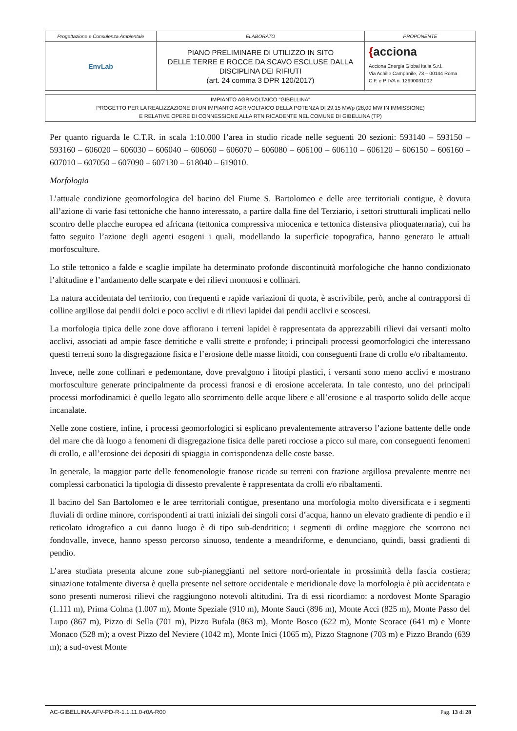| Progettazione e Consulenza Ambientale | ELABORATO | PROPONENTE |
| EnvLab | PIANO PRELIMINARE DI UTILIZZO IN SITO DELLE TERRE E ROCCE DA SCAVO ESCLUSE DALLA DISCIPLINA DEI RIFIUTI (art. 24 comma 3 DPR 120/2017) | { acciona Acciona Energia Global Italia S.r.l. Via Achille Campanile, 73 – 00144 Roma C.F. e P. IVA n. 12990031002 |
IMPIANTO AGRIVOLTAICO "GIBELLINA"
PROGETTO PER LA REALIZZAZIONE DI UN IMPIANTO AGRIVOLTAICO DELLA POTENZA DI 29,15 MWp (28,00 MW IN IMMISSIONE)
E RELATIVE OPERE DI CONNESSIONE ALLA RTN RICADENTE NEL COMUNE DI GIBELLINA (TP)
Per quanto riguarda le C.T.R. in scala 1:10.000 l’area in studio ricade nelle seguenti 20 sezioni: 593140 – 593150 – 593160 – 606020 – 606030 – 606040 – 606060 – 606070 – 606080 – 606100 – 606110 – 606120 – 606150 – 606160 – 607010 – 607050 – 607090 – 607130 – 618040 – 619010.
Morfologia
L’attuale condizione geomorfologica del bacino del Fiume S. Bartolomeo e delle aree territoriali contigue, è dovuta all’azione di varie fasi tettoniche che hanno interessato, a partire dalla fine del Terziario, i settori strutturali implicati nello scontro delle placche europea ed africana (tettonica compressiva miocenica e tettonica distensiva plioquaternaria), cui ha fatto seguito l’azione degli agenti esogeni i quali, modellando la superficie topografica, hanno generato le attuali morfosculture.
Lo stile tettonico a falde e scaglie impilate ha determinato profonde discontinuità morfologiche che hanno condizionato l’altitudine e l’andamento delle scarpate e dei rilievi montuosi e collinari.
La natura accidentata del territorio, con frequenti e rapide variazioni di quota, è ascrivibile, però, anche al contrapporsi di colline argillose dai pendii dolci e poco acclivi e di rilievi lapidei dai pendii acclivi e scoscesi.
La morfologia tipica delle zone dove affiorano i terreni lapidei è rappresentata da apprezzabili rilievi dai versanti molto acclivi, associati ad ampie fasce detritiche e valli strette e profonde; i principali processi geomorfologici che interessano questi terreni sono la disgregazione fisica e l’erosione delle masse litoidi, con conseguenti frane di crollo e/o ribaltamento.
Invece, nelle zone collinari e pedemontane, dove prevalgono i litotipi plastici, i versanti sono meno acclivi e mostrano morfosculture generate principalmente da processi franosi e di erosione accelerata. In tale contesto, uno dei principali processi morfodinamici è quello legato allo scorrimento delle acque libere e all’erosione e al trasporto solido delle acque incanalate.
Nelle zone costiere, infine, i processi geomorfologici si esplicano prevalentemente attraverso l’azione battente delle onde del mare che dà luogo a fenomeni di disgregazione fisica delle pareti rocciose a picco sul mare, con conseguenti fenomeni di crollo, e all’erosione dei depositi di spiaggia in corrispondenza delle coste basse.
In generale, la maggior parte delle fenomenologie franose ricade su terreni con frazione argillosa prevalente mentre nei complessi carbonatici la tipologia di dissesto prevalente è rappresentata da crolli e/o ribaltamenti.
Il bacino del San Bartolomeo e le aree territoriali contigue, presentano una morfologia molto diversificata e i segmenti fluviali di ordine minore, corrispondenti ai tratti iniziali dei singoli corsi d’acqua, hanno un elevato gradiente di pendio e il reticolato idrografico a cui danno luogo è di tipo sub-dendritico; i segmenti di ordine maggiore che scorrono nei fondovalle, invece, hanno spesso percorso sinuoso, tendente a meandriforme, e denunciano, quindi, bassi gradienti di pendio.
L’area studiata presenta alcune zone sub-pianeggianti nel settore nord-orientale in prossimità della fascia costiera; situazione totalmente diversa è quella presente nel settore occidentale e meridionale dove la morfologia è più accidentata e sono presenti numerosi rilievi che raggiungono notevoli altitudini. Tra di essi ricordiamo: a nordovest Monte Sparagio (1.111 m), Prima Colma (1.007 m), Monte Speziale (910 m), Monte Sauci (896 m), Monte Acci (825 m), Monte Passo del Lupo (867 m), Pizzo di Sella (701 m), Pizzo Bufala (863 m), Monte Bosco (622 m), Monte Scorace (641 m) e Monte Monaco (528 m); a ovest Pizzo del Neviere (1042 m), Monte Inici (1065 m), Pizzo Stagnone (703 m) e Pizzo Brando (639 m); a sud-ovest Monte
AC-GIBELLINA-AFV-PD-R-1.1.11.0-r0A-R00 Pag. 13 di 28